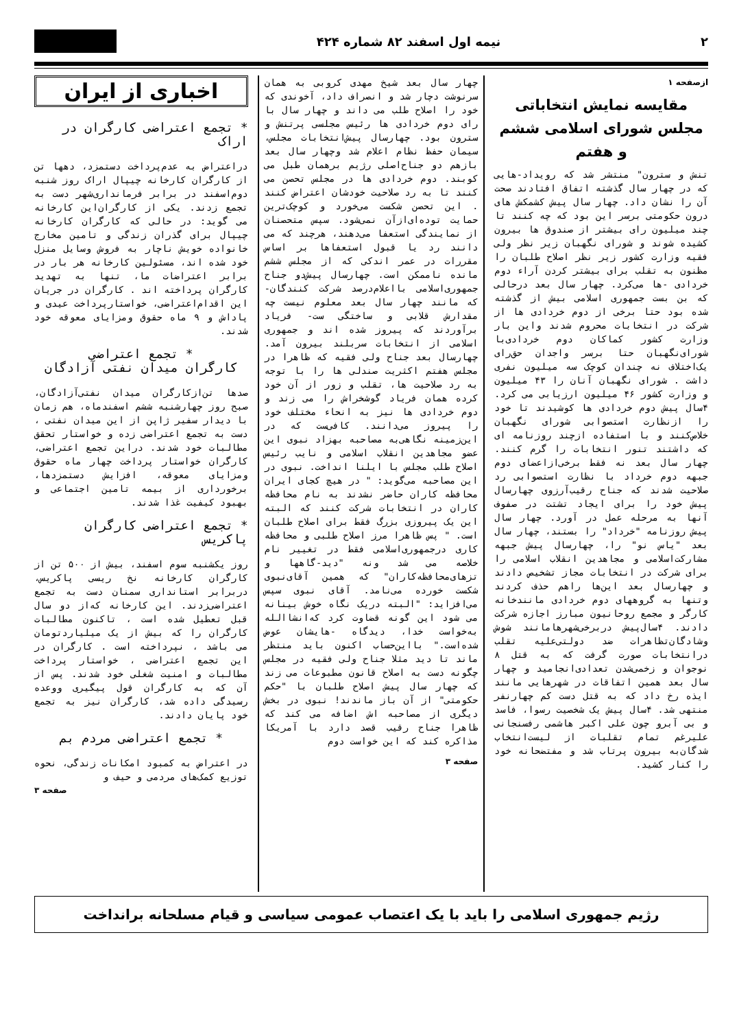۲ نیمه اول اسفند ۸۲ شماره ۴۲۴
ازصفحه ۱
مقایسه نمایش انتخاباتی
مجلس شورای اسلامی ششم و هفتم
تنش و سترون" منتشر شد که رویداد-هایی که در چهار سال گذشته اتفاق افتادند صحت آن را نشان داد. چهار سال پیش کشمکش های درون حکومتی برسر این بود که چه کنند تا چند میلیون رای بیشتر از صندوق ها بیرون کشیده شوند و شورای نگهبان زیر نظر ولی فقیه وزارت کشور زیر نظر اصلاح طلبان را مظنون به تقلب برای بیشتر کردن آراء دوم خردادی -ها می‌کرد. چهار سال بعد درحالی که بن بست جمهوری اسلامی بیش از گذشته شده بود حتا برخی از دوم خردادی ها از شرکت در انتخابات محروم شدند واین بار وزارت کشور کماکان دوم خردادی‌با شورای‌نگهبان حتا برسر واجدان حق‌رای یک‌اختلاف نه چندان کوچک سه میلیون نفری داشت . شورای نگهبان آنان را ۴۳ میلیون و وزارت کشور ۴۶ میلیون ارزیابی می کرد. ۴سال پیش دوم خردادی ها کوشیدند تا خود را ازنظارت استصوابی شورای نگهبان خلاص‌کنند و با استفاده ازچند روزنامه ای که داشتند تنور انتخابات را گرم کنند. چهار سال بعد نه فقط برخی‌ازاعضای دوم جبهه دوم خرداد با نظارت استصوابی رد صلاحیت شدند که جناح رقیب‌آرزوی چهارسال پیش خود را برای ایجاد تشتت در صفوف آنها به مرحله عمل در آورد. چهار سال پیش روزنامه "خرداد" را بستند، چهار سال بعد "یاس نو" را، چهارسال پیش جبهه مشارکت‌اسلامی و مجاهدین انقلاب اسلامی را برای شرکت در انتخابات مجاز تشخیص دادند و چهارسال بعد این‌ها راهم حذف کردند وتنها به گروههای دوم خردادی مانندخانه کارگر و مجمع روحانیون مبارز اجازه شرکت دادند. ۴سال‌پیش دربرخی‌شهرهامانند شوش وشادگان‌تظاهرات ضد دولتی‌علیه تقلب درانتخابات صورت گرفت که به قتل ۸ نوجوان و زخمی‌شدن تعدادی‌انجامید و چهار سال بعد همین اتفاقات در شهرهایی مانند ایذه رخ داد که به قتل دست کم چهارنفر منتهی شد. ۴سال پیش یک شخصیت رسوا، فاسد و بی آبرو چون علی اکبر هاشمی رفسنجانی علیرغم تمام تقلبات از لیست‌انتخاب شدگان‌به بیرون پرتاب شد و مفتضحانه خود را کنار کشید.
چهار سال بعد شیخ مهدی کروبی به همان سرنوشت دچار شد و انصراف داد، آخوندی که خود را اصلاح طلب می داند و چهار سال با رای دوم خردادی ها رئیس مجلسی پرتنش و سترون بود. چهارسال پیش‌انتخابات مجلس، سیمان حفظ نظام اعلام شد وچهار سال بعد بازهم دو جناح‌اصلی رژیم برهمان طبل می کوبند. دوم خردادی ها در مجلس تحصن می کنند تا به رد صلاحیت خودشان اعتراض کنند . این تحصن شکست می‌خورد و کوچک‌ترین حمایت توده‌ای‌ازآن نمی‌شود. سپس متحصنان از نمایندگی استعفا می‌دهند، هرچند که می دانند رد یا قبول استعفاها بر اساس مقررات در عمر اندکی که از مجلس ششم مانده ناممکن است. چهارسال پیش‌دو جناح جمهوری‌اسلامی بااعلام‌درصد شرکت کنندگان- که مانند چهار سال بعد معلوم نیست چه مقدارش قلابی و ساختگی ست- فریاد برآوردند که پیروز شده اند و جمهوری اسلامی از انتخابات سربلند بیرون آمد. چهارسال بعد جناح ولی فقیه که ظاهرا در مجلس هفتم اکثریت صندلی ها را با توجه به رد صلاحیت ها، تقلب و زور از آن خود کرده همان فریاد گوشخراش را می زند و دوم خردادی ها نیز به انحاء مختلف خود را پیروز می‌دانند. کافی‌ست که در این‌زمینه نگاهی‌به مصاحبه بهزاد نبوی این عضو مجاهدین انقلاب اسلامی و نایب رئیس اصلاح طلب مجلس با ایلنا انداخت. نبوی در این مصاحبه می‌گوید: " در هیچ کجای ایران محافظه کاران حاضر نشدند به نام محافظه کاران در انتخابات شرکت کنند که البته این یک پیروزی بزرگ فقط برای اصلاح طلبان است. " پس ظاهرا مرز اصلاح طلبی و محافظه کاری درجمهوری‌اسلامی فقط در تغییر نام خلاصه می شد ونه "دید-گاهها و تزهای‌محافظه‌کاران" که همین آقای‌نبوی شکست خورده می‌نامد. آقای نبوی سپس می‌افزاید: "البته دریک نگاه خوش بینانه می شود این گونه قضاوت کرد که‌انشاالله به‌خواست خدا، دیدگاه -هایشان عوض شده‌است." بااین‌حساب اکنون باید منتظر ماند تا دید مثلا جناح ولی فقیه در مجلس چگونه دست به اصلاح قانون مطبوعات می زند که چهار سال پیش اصلاح طلبان با "حکم حکومتی" از آن باز ماندند! نبوی در بخش دیگری از مصاحبه اش اضافه می کند که ظاهرا جناح رقیب قصد دارد با آمریکا مذاکره کند که این خواست دوم
صفحه ۳
اخباری از ایران
* تجمع اعتراضی کارگران در اراک
دراعتراض به عدم‌پرداخت دستمزد، دهها تن از کارگران کارخانه چیپال اراک روز شنبه دوم‌اسفند در برابر فرمانداری‌شهر دست به تجمع زدند. یکی از کارگران‌این کارخانه می گوید: در حالی که کارگران کارخانه چیپال برای گذران زندگی و تامین مخارج خانواده خویش ناچار به فروش وسایل منزل خود شده اند، مسئولین کارخانه هر بار در برابر اعتراضات ما، تنها به تهدید کارگران پرداخته اند . کارگران در جریان این اقدام‌اعتراضی، خواستارپرداخت عیدی و پاداش و ۹ ماه حقوق ومزایای معوقه خود شدند.
* تجمع اعتراضی
کارگران میدان نفتی آزادگان
صدها تن‌ازکارگران میدان نفتی‌آزادگان، صبح روز چهارشنبه ششم اسفندماه، هم زمان با دیدار سفیر ژاپن از این میدان نفتی ، دست به تجمع اعتراضی زده و خواستار تحقق مطالبات خود شدند. دراین تجمع اعتراضی، کارگران خواستار پرداخت چهار ماه حقوق ومزایای معوقه، افزایش دستمزدها، برخورداری از بیمه تامین اجتماعی و بهبود کیفیت غذا شدند.
* تجمع اعتراضی کارگران پاکریس
روز یکشنبه سوم اسفند، بیش از ۵۰۰ تن از کارگران کارخانه نخ ریسی پاکریس، دربرابر استانداری سمنان دست به تجمع اعتراضی‌زدند. این کارخانه که‌از دو سال قبل تعطیل شده است ، تاکنون مطالبات کارگران را که بیش از یک میلیاردتومان می باشد ، نپرداخته است . کارگران در این تجمع اعتراضی ، خواستار پرداخت مطالبات و امنیت شغلی خود شدند. پس از آن که به کارگران قول پیگیری ووعده رسیدگی داده شد، کارگران نیز به تجمع خود پایان دادند.
* تجمع اعتراضی مردم بم
در اعتراض به کمبود امکانات زندگی، نحوه توزیع کمک‌های مردمی و حیف و
صفحه ۳
رژیم جمهوری اسلامی را باید با یک اعتصاب عمومی سیاسی و قیام مسلحانه برانداخت